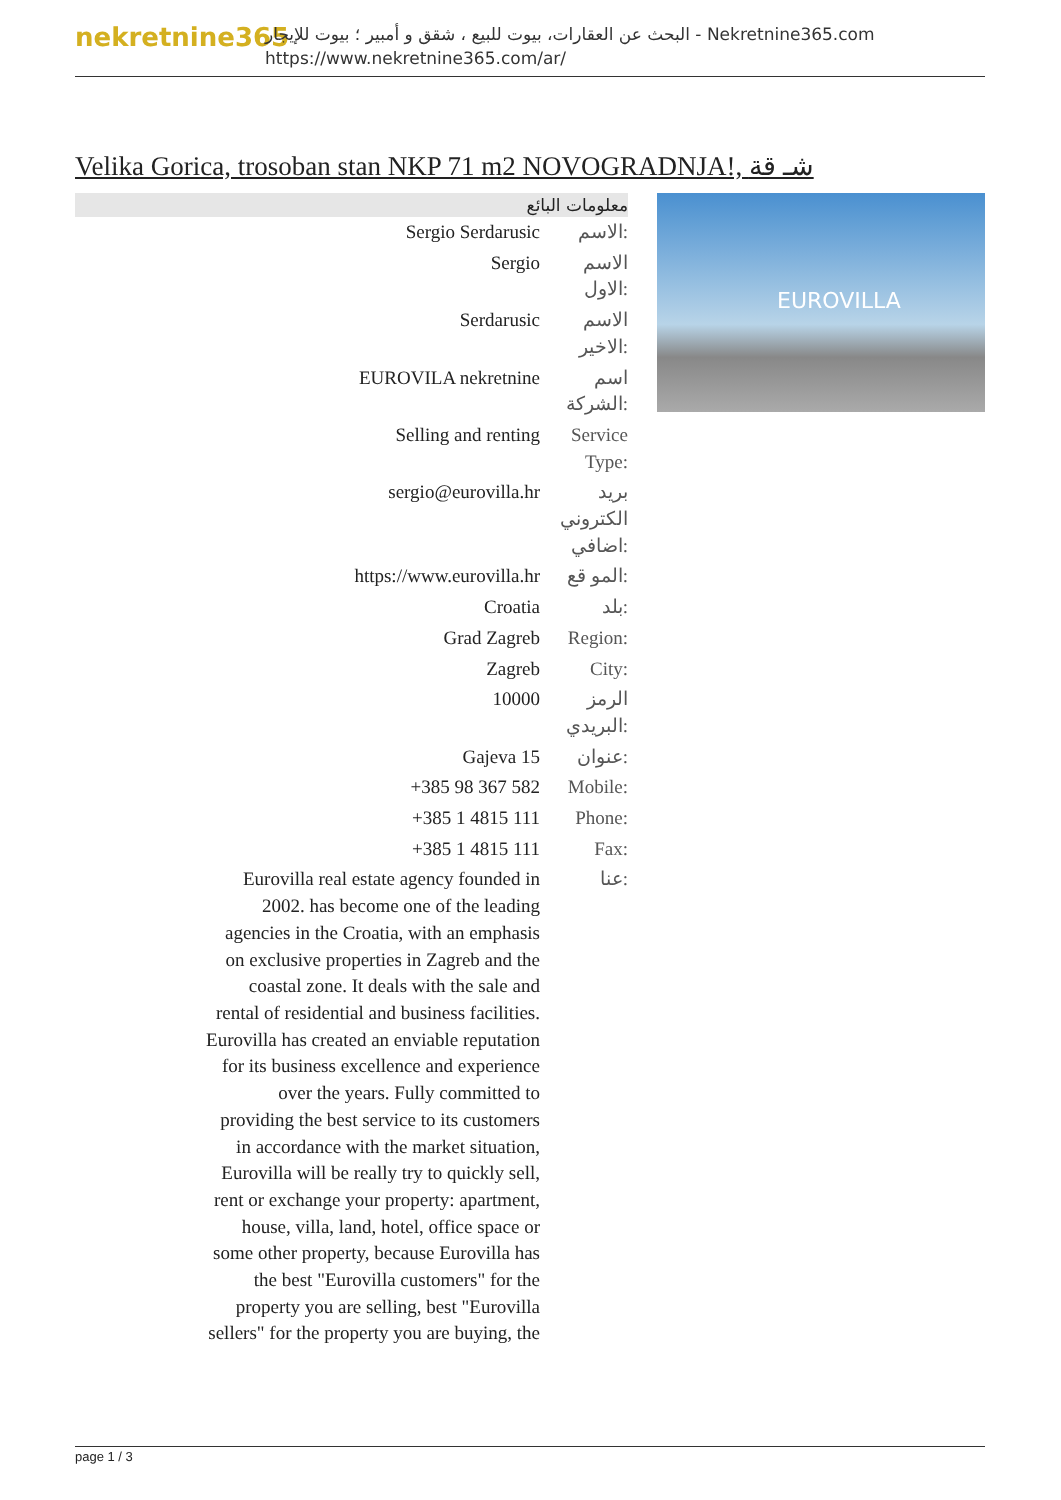nekretnine365
البحث عن العقارات، بيوت للبيع ، شقق و أمبير ؛ بيوت للإيجار - Nekretnine365.com
https://www.nekretnine365.com/ar/
Velika Gorica, trosoban stan NKP 71 m2 NOVOGRADNJA!, شـ قة
| معلومات البائع | |
| --- | --- |
| Sergio Serdarusic | الاسم: |
| Sergio | الاسم الاول: |
| Serdarusic | الاسم الاخير: |
| EUROVILA nekretnine | اسم الشركة: |
| Selling and renting | Service Type: |
| sergio@eurovilla.hr | بريد الكتروني اضافي: |
| https://www.eurovilla.hr | المو قع: |
| Croatia | بلد: |
| Grad Zagreb | Region: |
| Zagreb | City: |
| 10000 | الرمز البريدي: |
| Gajeva 15 | عنوان: |
| +385 98 367 582 | Mobile: |
| +385 1 4815 111 | Phone: |
| +385 1 4815 111 | Fax: |
| Eurovilla real estate agency founded in 2002. has become one of the leading agencies in the Croatia, with an emphasis on exclusive properties in Zagreb and the coastal zone. It deals with the sale and rental of residential and business facilities. Eurovilla has created an enviable reputation for its business excellence and experience over the years. Fully committed to providing the best service to its customers in accordance with the market situation, Eurovilla will be really try to quickly sell, rent or exchange your property: apartment, house, villa, land, hotel, office space or some other property, because Eurovilla has the best "Eurovilla customers" for the property you are selling, best "Eurovilla sellers" for the property you are buying, the | عنا: |
EUROVILLA
page 1 / 3